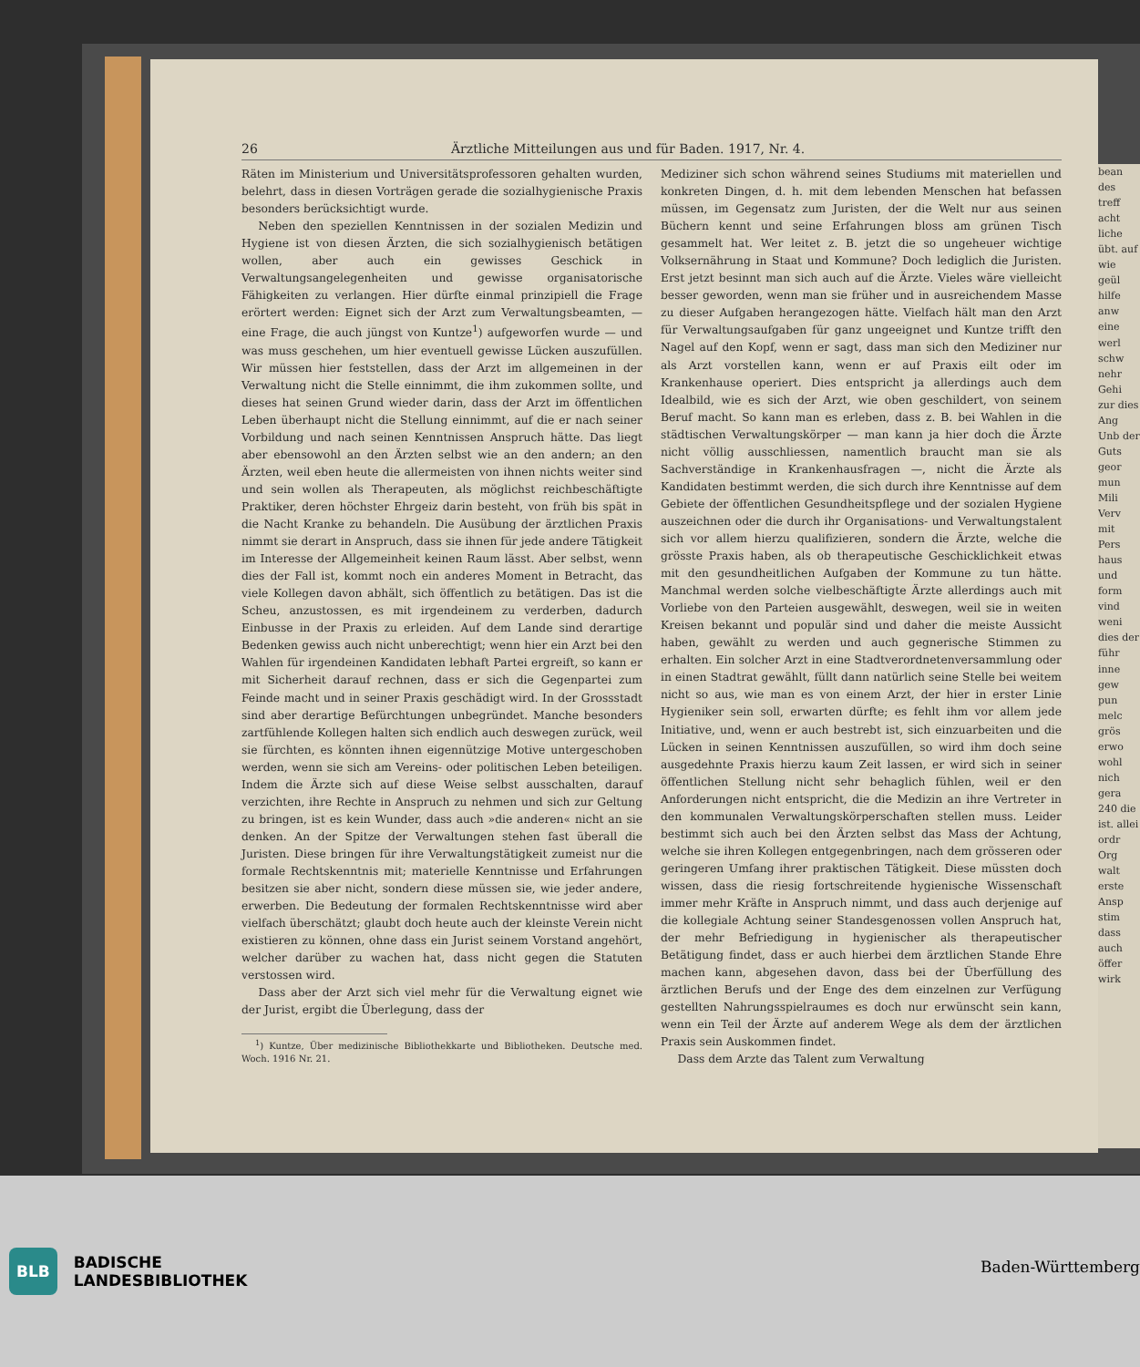26 Ärztliche Mitteilungen aus und für Baden. 1917, Nr. 4.
Räten im Ministerium und Universitätsprofessoren gehalten wurden, belehrt, dass in diesen Vorträgen gerade die sozialhygienische Praxis besonders berücksichtigt wurde.
Neben den speziellen Kenntnissen in der sozialen Medizin und Hygiene ist von diesen Ärzten, die sich sozialhygienisch betätigen wollen, aber auch ein gewisses Geschick in Verwaltungsangelegenheiten und gewisse organisatorische Fähigkeiten zu verlangen. Hier dürfte einmal prinzipiell die Frage erörtert werden: Eignet sich der Arzt zum Verwaltungsbeamten, — eine Frage, die auch jüngst von Kuntze<sup>1</sup>) aufgeworfen wurde — und was muss geschehen, um hier eventuell gewisse Lücken auszufüllen. Wir müssen hier feststellen, dass der Arzt im allgemeinen in der Verwaltung nicht die Stelle einnimmt, die ihm zukommen sollte, und dieses hat seinen Grund wieder darin, dass der Arzt im öffentlichen Leben überhaupt nicht die Stellung einnimmt, auf die er nach seiner Vorbildung und nach seinen Kenntnissen Anspruch hätte. Das liegt aber ebensowohl an den Ärzten selbst wie an den andern; an den Ärzten, weil eben heute die allermeisten von ihnen nichts weiter sind und sein wollen als Therapeuten, als möglichst reichbeschäftigte Praktiker, deren höchster Ehrgeiz darin besteht, von früh bis spät in die Nacht Kranke zu behandeln. Die Ausübung der ärztlichen Praxis nimmt sie derart in Anspruch, dass sie ihnen für jede andere Tätigkeit im Interesse der Allgemeinheit keinen Raum lässt. Aber selbst, wenn dies der Fall ist, kommt noch ein anderes Moment in Betracht, das viele Kollegen davon abhält, sich öffentlich zu betätigen. Das ist die Scheu, anzustossen, es mit irgendeinem zu verderben, dadurch Einbusse in der Praxis zu erleiden. Auf dem Lande sind derartige Bedenken gewiss auch nicht unberechtigt; wenn hier ein Arzt bei den Wahlen für irgendeinen Kandidaten lebhaft Partei ergreift, so kann er mit Sicherheit darauf rechnen, dass er sich die Gegenpartei zum Feinde macht und in seiner Praxis geschädigt wird. In der Grossstadt sind aber derartige Befürchtungen unbegründet. Manche besonders zartfühlende Kollegen halten sich endlich auch deswegen zurück, weil sie fürchten, es könnten ihnen eigennützige Motive untergeschoben werden, wenn sie sich am Vereins- oder politischen Leben beteiligen. Indem die Ärzte sich auf diese Weise selbst ausschalten, darauf verzichten, ihre Rechte in Anspruch zu nehmen und sich zur Geltung zu bringen, ist es kein Wunder, dass auch »die anderen« nicht an sie denken. An der Spitze der Verwaltungen stehen fast überall die Juristen. Diese bringen für ihre Verwaltungstätigkeit zumeist nur die formale Rechtskenntnis mit; materielle Kenntnisse und Erfahrungen besitzen sie aber nicht, sondern diese müssen sie, wie jeder andere, erwerben. Die Bedeutung der formalen Rechtskenntnisse wird aber vielfach überschätzt; glaubt doch heute auch der kleinste Verein nicht existieren zu können, ohne dass ein Jurist seinem Vorstand angehört, welcher darüber zu wachen hat, dass nicht gegen die Statuten verstossen wird.
Dass aber der Arzt sich viel mehr für die Verwaltung eignet wie der Jurist, ergibt die Überlegung, dass der
<sup>1</sup>) Kuntze, Über medizinische Bibliothekkarte und Bibliotheken. Deutsche med. Woch. 1916 Nr. 21.
Mediziner sich schon während seines Studiums mit materiellen und konkreten Dingen, d. h. mit dem lebenden Menschen hat befassen müssen, im Gegensatz zum Juristen, der die Welt nur aus seinen Büchern kennt und seine Erfahrungen bloss am grünen Tisch gesammelt hat. Wer leitet z. B. jetzt die so ungeheuer wichtige Volksernährung in Staat und Kommune? Doch lediglich die Juristen. Erst jetzt besinnt man sich auch auf die Ärzte. Vieles wäre vielleicht besser geworden, wenn man sie früher und in ausreichendem Masse zu dieser Aufgaben herangezogen hätte. Vielfach hält man den Arzt für Verwaltungsaufgaben für ganz ungeeignet und Kuntze trifft den Nagel auf den Kopf, wenn er sagt, dass man sich den Mediziner nur als Arzt vorstellen kann, wenn er auf Praxis eilt oder im Krankenhause operiert. Dies entspricht ja allerdings auch dem Idealbild, wie es sich der Arzt, wie oben geschildert, von seinem Beruf macht. So kann man es erleben, dass z. B. bei Wahlen in die städtischen Verwaltungskörper — man kann ja hier doch die Ärzte nicht völlig ausschliessen, namentlich braucht man sie als Sachverständige in Krankenhausfragen —, nicht die Ärzte als Kandidaten bestimmt werden, die sich durch ihre Kenntnisse auf dem Gebiete der öffentlichen Gesundheitspflege und der sozialen Hygiene auszeichnen oder die durch ihr Organisations- und Verwaltungstalent sich vor allem hierzu qualifizieren, sondern die Ärzte, welche die grösste Praxis haben, als ob therapeutische Geschicklichkeit etwas mit den gesundheitlichen Aufgaben der Kommune zu tun hätte. Manchmal werden solche vielbeschäftigte Ärzte allerdings auch mit Vorliebe von den Parteien ausgewählt, deswegen, weil sie in weiten Kreisen bekannt und populär sind und daher die meiste Aussicht haben, gewählt zu werden und auch gegnerische Stimmen zu erhalten. Ein solcher Arzt in eine Stadtverordnetenversammlung oder in einen Stadtrat gewählt, füllt dann natürlich seine Stelle bei weitem nicht so aus, wie man es von einem Arzt, der hier in erster Linie Hygieniker sein soll, erwarten dürfte; es fehlt ihm vor allem jede Initiative, und, wenn er auch bestrebt ist, sich einzuarbeiten und die Lücken in seinen Kenntnissen auszufüllen, so wird ihm doch seine ausgedehnte Praxis hierzu kaum Zeit lassen, er wird sich in seiner öffentlichen Stellung nicht sehr behaglich fühlen, weil er den Anforderungen nicht entspricht, die die Medizin an ihre Vertreter in den kommunalen Verwaltungskörperschaften stellen muss. Leider bestimmt sich auch bei den Ärzten selbst das Mass der Achtung, welche sie ihren Kollegen entgegenbringen, nach dem grösseren oder geringeren Umfang ihrer praktischen Tätigkeit. Diese müssten doch wissen, dass die riesig fortschreitende hygienische Wissenschaft immer mehr Kräfte in Anspruch nimmt, und dass auch derjenige auf die kollegiale Achtung seiner Standesgenossen vollen Anspruch hat, der mehr Befriedigung in hygienischer als therapeutischer Betätigung findet, dass er auch hierbei dem ärztlichen Stande Ehre machen kann, abgesehen davon, dass bei der Überfüllung des ärztlichen Berufs und der Enge des dem einzelnen zur Verfügung gestellten Nahrungsspielraumes es doch nur erwünscht sein kann, wenn ein Teil der Ärzte auf anderem Wege als dem der ärztlichen Praxis sein Auskommen findet.
Dass dem Arzte das Talent zum Verwaltung
bean des treff acht liche übt. auf wie geül hilfe anw eine werl schw nehr Gehi zur dies Ang Unb der Guts geor mun Mili Verv mit Pers haus und form vind weni dies der führ inne gew pun melc grös erwo wohl nich gera 240 die ist. allei ordr Org walt erste Ansp stim dass auch öffer wirk
BLB BADISCHE
LANDESBIBLIOTHEK
Baden-Württemberg